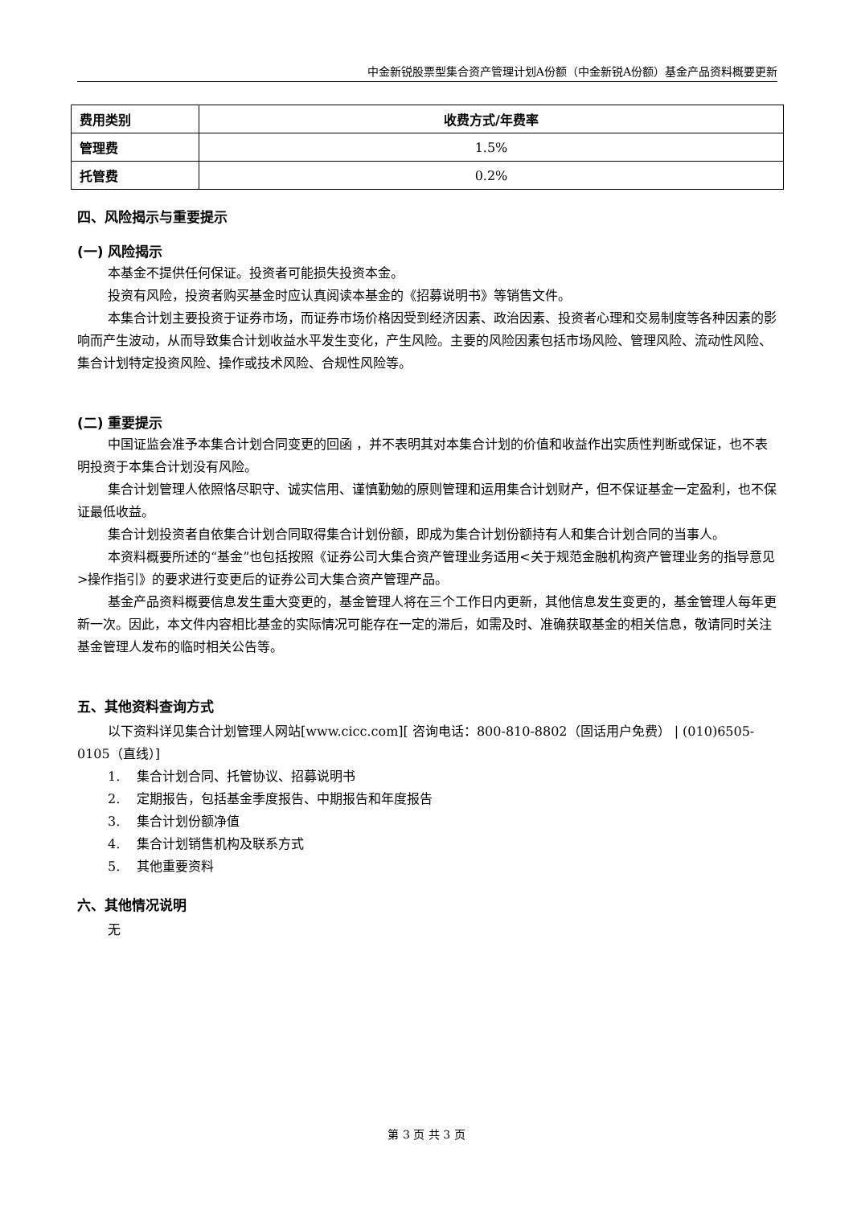中金新锐股票型集合资产管理计划A份额（中金新锐A份额）基金产品资料概要更新
| 费用类别 | 收费方式/年费率 |
| --- | --- |
| 管理费 | 1.5% |
| 托管费 | 0.2% |
四、风险揭示与重要提示
(一) 风险揭示
本基金不提供任何保证。投资者可能损失投资本金。
投资有风险，投资者购买基金时应认真阅读本基金的《招募说明书》等销售文件。
本集合计划主要投资于证券市场，而证券市场价格因受到经济因素、政治因素、投资者心理和交易制度等各种因素的影响而产生波动，从而导致集合计划收益水平发生变化，产生风险。主要的风险因素包括市场风险、管理风险、流动性风险、集合计划特定投资风险、操作或技术风险、合规性风险等。
(二) 重要提示
中国证监会准予本集合计划合同变更的回函 ，并不表明其对本集合计划的价值和收益作出实质性判断或保证，也不表明投资于本集合计划没有风险。
集合计划管理人依照恪尽职守、诚实信用、谨慎勤勉的原则管理和运用集合计划财产，但不保证基金一定盈利，也不保证最低收益。
集合计划投资者自依集合计划合同取得集合计划份额，即成为集合计划份额持有人和集合计划合同的当事人。
本资料概要所述的“基金”也包括按照《证券公司大集合资产管理业务适用<关于规范金融机构资产管理业务的指导意见>操作指引》的要求进行变更后的证券公司大集合资产管理产品。
基金产品资料概要信息发生重大变更的，基金管理人将在三个工作日内更新，其他信息发生变更的，基金管理人每年更新一次。因此，本文件内容相比基金的实际情况可能存在一定的滞后，如需及时、准确获取基金的相关信息，敬请同时关注基金管理人发布的临时相关公告等。
五、其他资料查询方式
以下资料详见集合计划管理人网站[www.cicc.com][ 咨询电话：800-810-8802（固话用户免费） | (010)6505-0105（直线）]
1. 集合计划合同、托管协议、招募说明书
2. 定期报告，包括基金季度报告、中期报告和年度报告
3. 集合计划份额净值
4. 集合计划销售机构及联系方式
5. 其他重要资料
六、其他情况说明
无
第 3 页 共 3 页